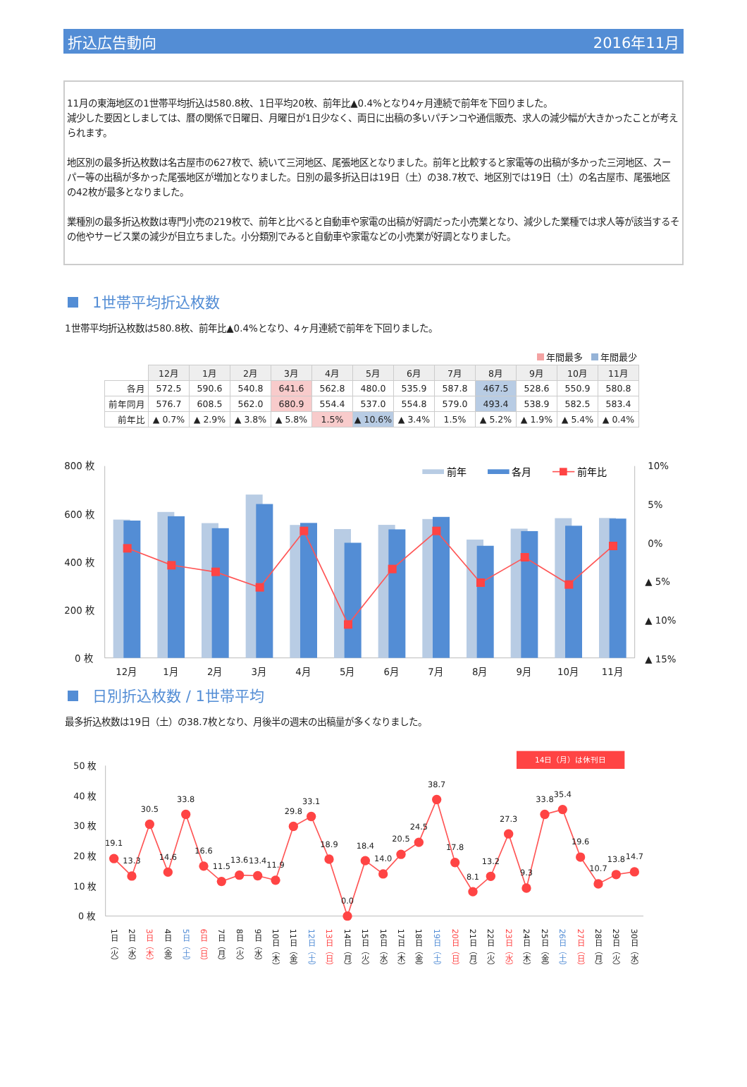折込広告動向 2016年11月
11月の東海地区の1世帯平均折込は580.8枚、1日平均20枚、前年比▲0.4%となり4ヶ月連続で前年を下回りました。
減少した要因としましては、暦の関係で日曜日、月曜日が1日少なく、両日に出稿の多いパチンコや通信販売、求人の減少幅が大きかったことが考えられます。
地区別の最多折込枚数は名古屋市の627枚で、続いて三河地区、尾張地区となりました。前年と比較すると家電等の出稿が多かった三河地区、スーパー等の出稿が多かった尾張地区が増加となりました。日別の最多折込日は19日（土）の38.7枚で、地区別では19日（土）の名古屋市、尾張地区の42枚が最多となりました。
業種別の最多折込枚数は専門小売の219枚で、前年と比べると自動車や家電の出稿が好調だった小売業となり、減少した業種では求人等が該当するその他やサービス業の減少が目立ちました。小分類別でみると自動車や家電などの小売業が好調となりました。
1世帯平均折込枚数
1世帯平均折込枚数は580.8枚、前年比▲0.4%となり、4ヶ月連続で前年を下回りました。
年間最多 年間最少
| | 12月 | 1月 | 2月 | 3月 | 4月 | 5月 | 6月 | 7月 | 8月 | 9月 | 10月 | 11月 |
| --- | --- | --- | --- | --- | --- | --- | --- | --- | --- | --- | --- | --- |
| 各月 | 572.5 | 590.6 | 540.8 | 641.6 | 562.8 | 480.0 | 535.9 | 587.8 | 467.5 | 528.6 | 550.9 | 580.8 |
| 前年同月 | 576.7 | 608.5 | 562.0 | 680.9 | 554.4 | 537.0 | 554.8 | 579.0 | 493.4 | 538.9 | 582.5 | 583.4 |
| 前年比 | ▲ 0.7% | ▲ 2.9% | ▲ 3.8% | ▲ 5.8% | 1.5% | ▲ 10.6% | ▲ 3.4% | 1.5% | ▲ 5.2% | ▲ 1.9% | ▲ 5.4% | ▲ 0.4% |
800 枚
600 枚
400 枚
200 枚
0 枚
10%
5%
0%
▲ 5%
▲ 10%
▲ 15%
12月
1月
2月
3月
4月
5月
6月
7月
8月
9月
10月
11月
前年
各月
前年比
日別折込枚数 / 1世帯平均
最多折込枚数は19日（土）の38.7枚となり、月後半の週末の出稿量が多くなりました。
14日（月）は休刊日
50 枚
40 枚
30 枚
20 枚
10 枚
0 枚
19.1
13.3
30.5
14.6
33.8
16.6
11.5
13.6
13.4
11.9
29.8
33.1
18.9
0.0
18.4
14.0
20.5
24.5
38.7
17.8
8.1
13.2
27.3
9.3
33.8
35.4
19.6
10.7
13.8
14.7
1日（火）
2日（水）
3日（木）
4日（金）
5日（土）
6日（日）
7日（月）
8日（火）
9日（水）
10日（木）
11日（金）
12日（土）
13日（日）
14日（月）
15日（火）
16日（水）
17日（木）
18日（金）
19日（土）
20日（日）
21日（月）
22日（火）
23日（水）
24日（木）
25日（金）
26日（土）
27日（日）
28日（月）
29日（火）
30日（水）